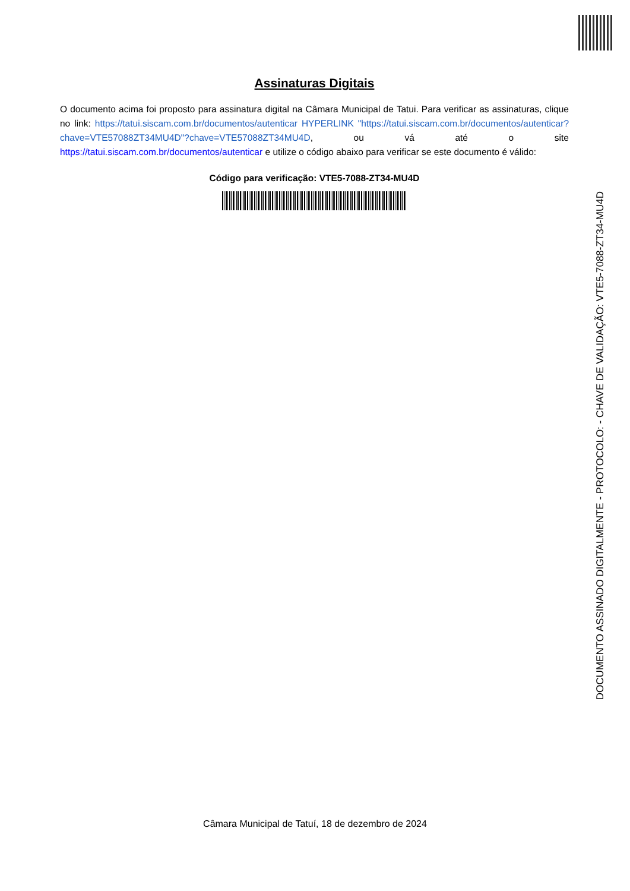Assinaturas Digitais
O documento acima foi proposto para assinatura digital na Câmara Municipal de Tatui. Para verificar as assinaturas, clique no link: https://tatui.siscam.com.br/documentos/autenticar HYPERLINK "https://tatui.siscam.com.br/documentos/autenticar?chave=VTE57088ZT34MU4D"?chave=VTE57088ZT34MU4D, ou vá até o site https://tatui.siscam.com.br/documentos/autenticar e utilize o código abaixo para verificar se este documento é válido:
Código para verificação: VTE5-7088-ZT34-MU4D
DOCUMENTO ASSINADO DIGITALMENTE - PROTOCOLO: - CHAVE DE VALIDAÇÃO: VTE5-7088-ZT34-MU4D
Câmara Municipal de Tatuí, 18 de dezembro de 2024